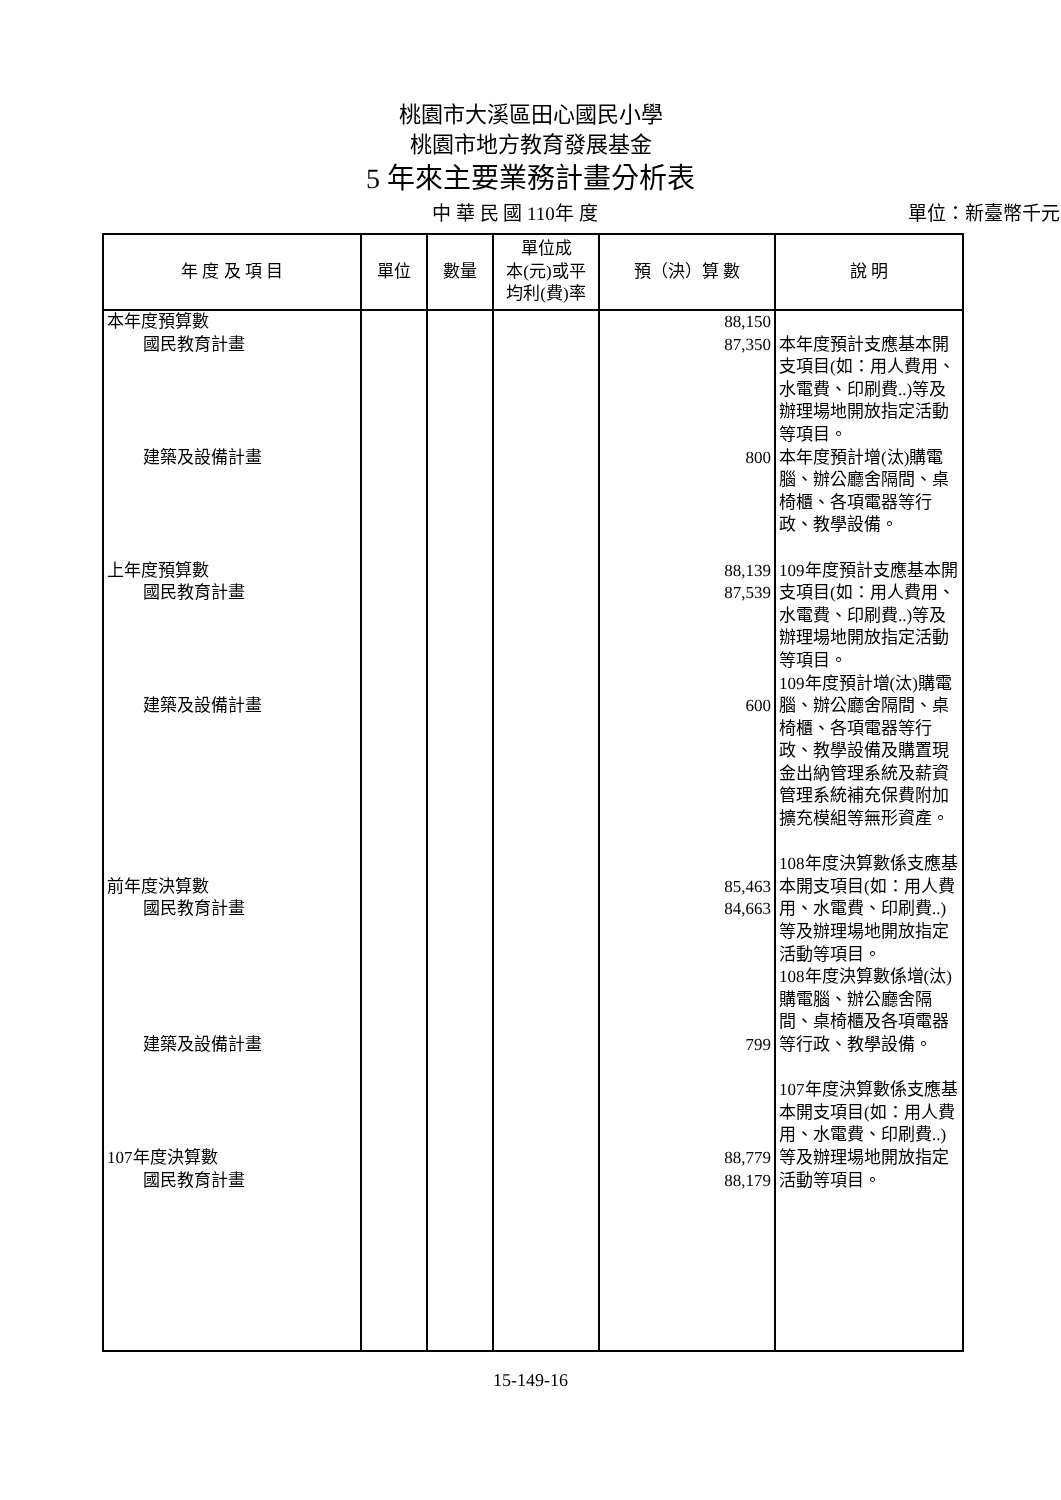桃園市大溪區田心國民小學
桃園市地方教育發展基金
5 年來主要業務計畫分析表
中 華 民 國 110年 度 單位：新臺幣千元
| 年 度 及 項 目 | 單位 | 數量 | 單位成 本(元)或平 均利(費)率 | 預（決）算 數 | 說 明 |
| --- | --- | --- | --- | --- | --- |
| 本年度預算數 國民教育計畫 建築及設備計畫 上年度預算數 國民教育計畫 建築及設備計畫 前年度決算數 國民教育計畫 建築及設備計畫 107年度決算數 國民教育計畫 | | | | 88,150 87,350 800 88,139 87,539 600 85,463 84,663 799 88,779 88,179 | 本年度預計支應基本開支項目(如：用人費用、水電費、印刷費..)等及辦理場地開放指定活動等項目。 本年度預計增(汰)購電腦、辦公廳舍隔間、桌椅櫃、各項電器等行政、教學設備。 109年度預計支應基本開支項目(如：用人費用、水電費、印刷費..)等及辦理場地開放指定活動等項目。 109年度預計增(汰)購電腦、辦公廳舍隔間、桌椅櫃、各項電器等行政、教學設備及購置現金出納管理系統及薪資管理系統補充保費附加擴充模組等無形資產。 108年度決算數係支應基本開支項目(如：用人費用、水電費、印刷費..)等及辦理場地開放指定活動等項目。 108年度決算數係增(汰)購電腦、辦公廳舍隔間、桌椅櫃及各項電器等行政、教學設備。 107年度決算數係支應基本開支項目(如：用人費用、水電費、印刷費..)等及辦理場地開放指定活動等項目。 |
15-149-16